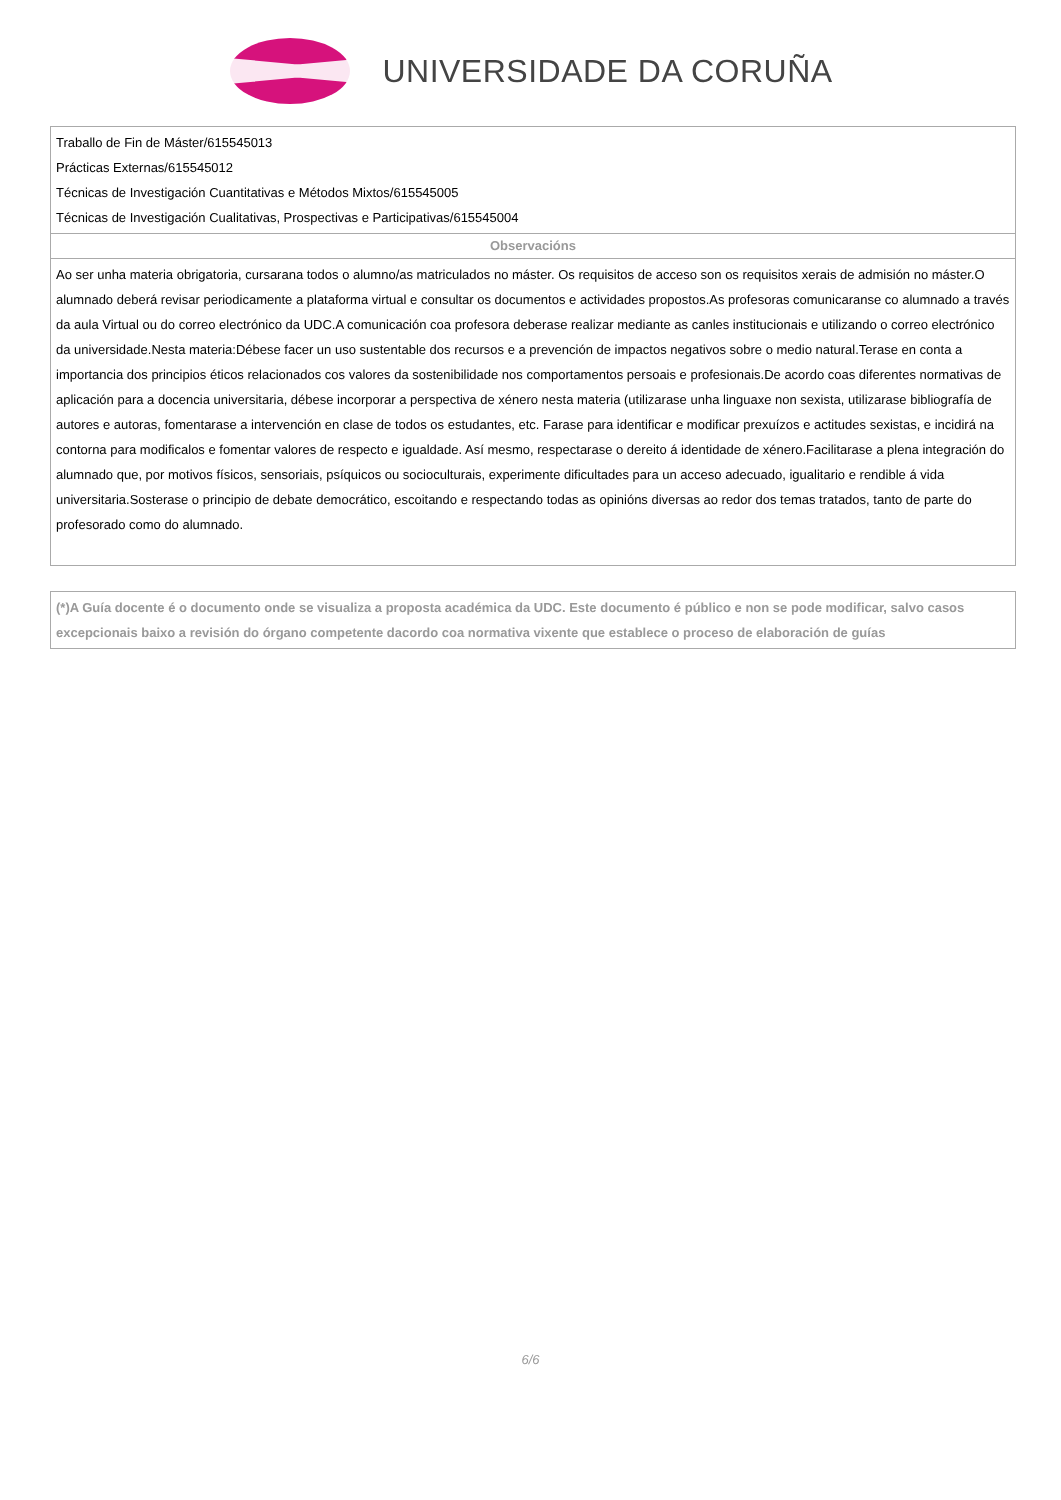UNIVERSIDADE DA CORUÑA
| Traballo de Fin de Máster/615545013 Prácticas Externas/615545012 Técnicas de Investigación Cuantitativas e Métodos Mixtos/615545005 Técnicas de Investigación Cualitativas, Prospectivas e Participativas/615545004 |
| Observacións |
| Ao ser unha materia obrigatoria, cursarana todos o alumno/as matriculados no máster. Os requisitos de acceso son os requisitos xerais de admisión no máster.O alumnado deberá revisar periodicamente a plataforma virtual e consultar os documentos e actividades propostos.As profesoras comunicaranse co alumnado a través da aula Virtual ou do correo electrónico da UDC.A comunicación coa profesora deberase realizar mediante as canles institucionais e utilizando o correo electrónico da universidade.Nesta materia:Débese facer un uso sustentable dos recursos e a prevención de impactos negativos sobre o medio natural.Terase en conta a importancia dos principios éticos relacionados cos valores da sostenibilidade nos comportamentos persoais e profesionais.De acordo coas diferentes normativas de aplicación para a docencia universitaria, débese incorporar a perspectiva de xénero nesta materia (utilizarase unha linguaxe non sexista, utilizarase bibliografía de autores e autoras, fomentarase a intervención en clase de todos os estudantes, etc. Farase para identificar e modificar prexuízos e actitudes sexistas, e incidirá na contorna para modificalos e fomentar valores de respecto e igualdade. Así mesmo, respectarase o dereito á identidade de xénero.Facilitarase a plena integración do alumnado que, por motivos físicos, sensoriais, psíquicos ou socioculturais, experimente dificultades para un acceso adecuado, igualitario e rendible á vida universitaria.Sosterase o principio de debate democrático, escoitando e respectando todas as opinións diversas ao redor dos temas tratados, tanto de parte do profesorado como do alumnado. |
(*)A Guía docente é o documento onde se visualiza a proposta académica da UDC. Este documento é público e non se pode modificar, salvo casos excepcionais baixo a revisión do órgano competente dacordo coa normativa vixente que establece o proceso de elaboración de guías
6/6